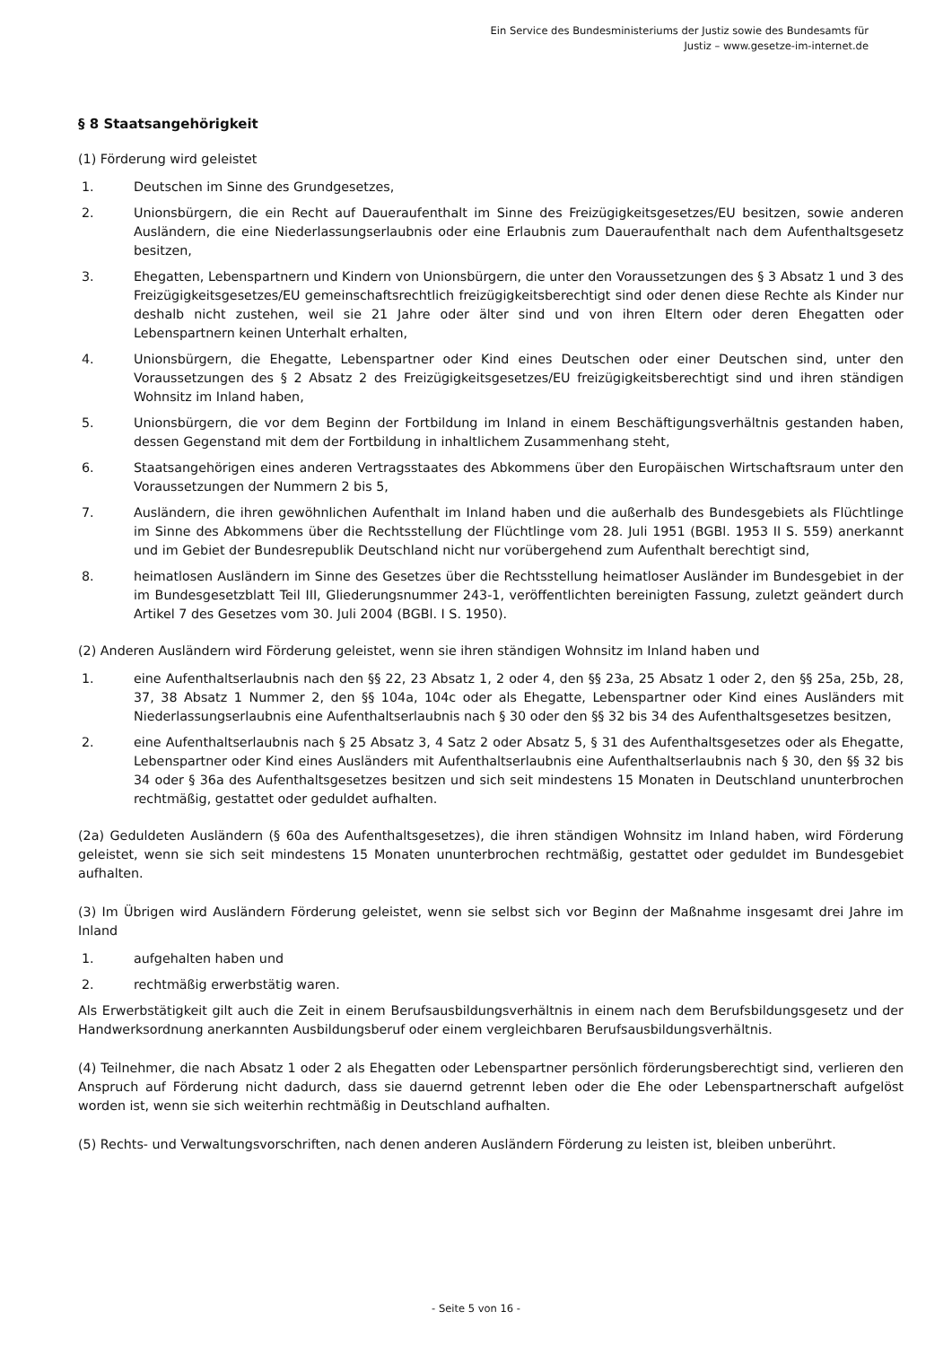Ein Service des Bundesministeriums der Justiz sowie des Bundesamts für
Justiz – www.gesetze-im-internet.de
§ 8 Staatsangehörigkeit
(1) Förderung wird geleistet
1. Deutschen im Sinne des Grundgesetzes,
2. Unionsbürgern, die ein Recht auf Daueraufenthalt im Sinne des Freizügigkeitsgesetzes/EU besitzen, sowie anderen Ausländern, die eine Niederlassungserlaubnis oder eine Erlaubnis zum Daueraufenthalt nach dem Aufenthaltsgesetz besitzen,
3. Ehegatten, Lebenspartnern und Kindern von Unionsbürgern, die unter den Voraussetzungen des § 3 Absatz 1 und 3 des Freizügigkeitsgesetzes/EU gemeinschaftsrechtlich freizügigkeitsberechtigt sind oder denen diese Rechte als Kinder nur deshalb nicht zustehen, weil sie 21 Jahre oder älter sind und von ihren Eltern oder deren Ehegatten oder Lebenspartnern keinen Unterhalt erhalten,
4. Unionsbürgern, die Ehegatte, Lebenspartner oder Kind eines Deutschen oder einer Deutschen sind, unter den Voraussetzungen des § 2 Absatz 2 des Freizügigkeitsgesetzes/EU freizügigkeitsberechtigt sind und ihren ständigen Wohnsitz im Inland haben,
5. Unionsbürgern, die vor dem Beginn der Fortbildung im Inland in einem Beschäftigungsverhältnis gestanden haben, dessen Gegenstand mit dem der Fortbildung in inhaltlichem Zusammenhang steht,
6. Staatsangehörigen eines anderen Vertragsstaates des Abkommens über den Europäischen Wirtschaftsraum unter den Voraussetzungen der Nummern 2 bis 5,
7. Ausländern, die ihren gewöhnlichen Aufenthalt im Inland haben und die außerhalb des Bundesgebiets als Flüchtlinge im Sinne des Abkommens über die Rechtsstellung der Flüchtlinge vom 28. Juli 1951 (BGBl. 1953 II S. 559) anerkannt und im Gebiet der Bundesrepublik Deutschland nicht nur vorübergehend zum Aufenthalt berechtigt sind,
8. heimatlosen Ausländern im Sinne des Gesetzes über die Rechtsstellung heimatloser Ausländer im Bundesgebiet in der im Bundesgesetzblatt Teil III, Gliederungsnummer 243-1, veröffentlichten bereinigten Fassung, zuletzt geändert durch Artikel 7 des Gesetzes vom 30. Juli 2004 (BGBl. I S. 1950).
(2) Anderen Ausländern wird Förderung geleistet, wenn sie ihren ständigen Wohnsitz im Inland haben und
1. eine Aufenthaltserlaubnis nach den §§ 22, 23 Absatz 1, 2 oder 4, den §§ 23a, 25 Absatz 1 oder 2, den §§ 25a, 25b, 28, 37, 38 Absatz 1 Nummer 2, den §§ 104a, 104c oder als Ehegatte, Lebenspartner oder Kind eines Ausländers mit Niederlassungserlaubnis eine Aufenthaltserlaubnis nach § 30 oder den §§ 32 bis 34 des Aufenthaltsgesetzes besitzen,
2. eine Aufenthaltserlaubnis nach § 25 Absatz 3, 4 Satz 2 oder Absatz 5, § 31 des Aufenthaltsgesetzes oder als Ehegatte, Lebenspartner oder Kind eines Ausländers mit Aufenthaltserlaubnis eine Aufenthaltserlaubnis nach § 30, den §§ 32 bis 34 oder § 36a des Aufenthaltsgesetzes besitzen und sich seit mindestens 15 Monaten in Deutschland ununterbrochen rechtmäßig, gestattet oder geduldet aufhalten.
(2a) Geduldeten Ausländern (§ 60a des Aufenthaltsgesetzes), die ihren ständigen Wohnsitz im Inland haben, wird Förderung geleistet, wenn sie sich seit mindestens 15 Monaten ununterbrochen rechtmäßig, gestattet oder geduldet im Bundesgebiet aufhalten.
(3) Im Übrigen wird Ausländern Förderung geleistet, wenn sie selbst sich vor Beginn der Maßnahme insgesamt drei Jahre im Inland
1. aufgehalten haben und
2. rechtmäßig erwerbstätig waren.
Als Erwerbstätigkeit gilt auch die Zeit in einem Berufsausbildungsverhältnis in einem nach dem Berufsbildungsgesetz und der Handwerksordnung anerkannten Ausbildungsberuf oder einem vergleichbaren Berufsausbildungsverhältnis.
(4) Teilnehmer, die nach Absatz 1 oder 2 als Ehegatten oder Lebenspartner persönlich förderungsberechtigt sind, verlieren den Anspruch auf Förderung nicht dadurch, dass sie dauernd getrennt leben oder die Ehe oder Lebenspartnerschaft aufgelöst worden ist, wenn sie sich weiterhin rechtmäßig in Deutschland aufhalten.
(5) Rechts- und Verwaltungsvorschriften, nach denen anderen Ausländern Förderung zu leisten ist, bleiben unberührt.
- Seite 5 von 16 -